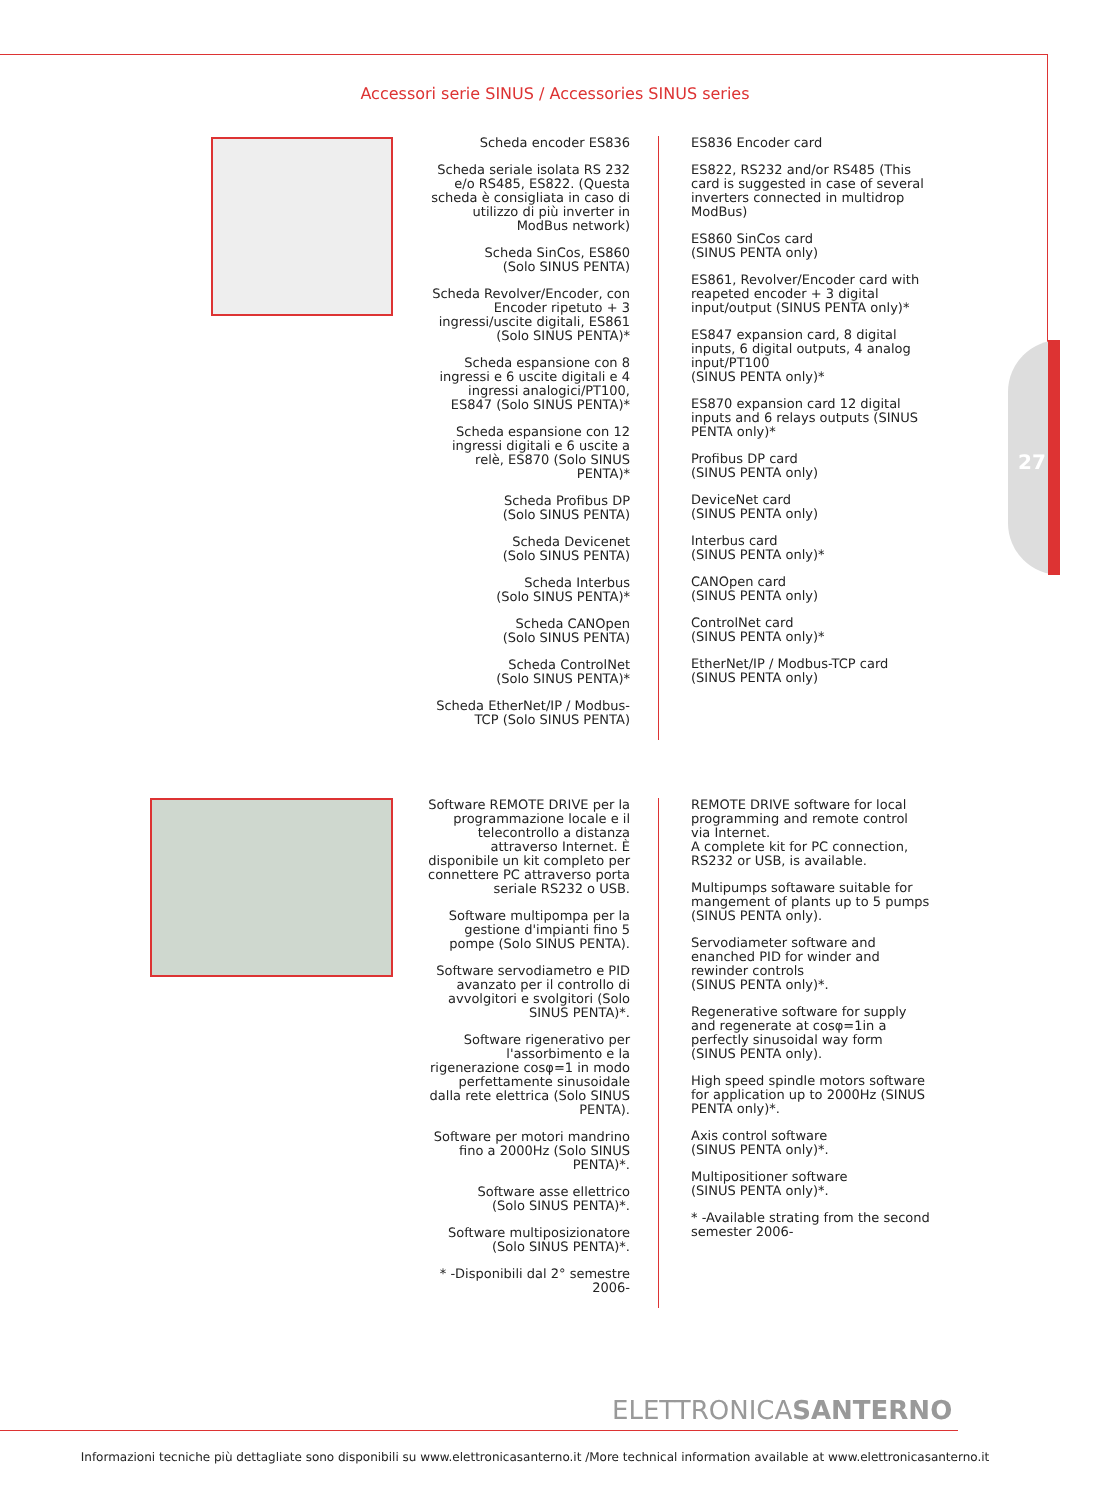Accessori serie SINUS / Accessories SINUS series
27
Scheda encoder ES836
Scheda seriale isolata RS 232 e/o RS485, ES822. (Questa scheda è consigliata in caso di utilizzo di più inverter in ModBus network)
Scheda SinCos, ES860
(Solo SINUS PENTA)
Scheda Revolver/Encoder, con Encoder ripetuto + 3 ingressi/uscite digitali, ES861 (Solo SINUS PENTA)*
Scheda espansione con 8 ingressi e 6 uscite digitali e 4 ingressi analogici/PT100, ES847 (Solo SINUS PENTA)*
Scheda espansione con 12 ingressi digitali e 6 uscite a relè, ES870 (Solo SINUS PENTA)*
Scheda Profibus DP
(Solo SINUS PENTA)
Scheda Devicenet
(Solo SINUS PENTA)
Scheda Interbus
(Solo SINUS PENTA)*
Scheda CANOpen
(Solo SINUS PENTA)
Scheda ControlNet
(Solo SINUS PENTA)*
Scheda EtherNet/IP / Modbus-TCP (Solo SINUS PENTA)
ES836 Encoder card
ES822, RS232 and/or RS485 (This card is suggested in case of several inverters connected in multidrop ModBus)
ES860 SinCos card
(SINUS PENTA only)
ES861, Revolver/Encoder card with reapeted encoder + 3 digital input/output (SINUS PENTA only)*
ES847 expansion card, 8 digital inputs, 6 digital outputs, 4 analog input/PT100
(SINUS PENTA only)*
ES870 expansion card 12 digital inputs and 6 relays outputs (SINUS PENTA only)*
Profibus DP card
(SINUS PENTA only)
DeviceNet card
(SINUS PENTA only)
Interbus card
(SINUS PENTA only)*
CANOpen card
(SINUS PENTA only)
ControlNet card
(SINUS PENTA only)*
EtherNet/IP / Modbus-TCP card
(SINUS PENTA only)
Software REMOTE DRIVE per la programmazione locale e il telecontrollo a distanza attraverso Internet. È disponibile un kit completo per connettere PC attraverso porta seriale RS232 o USB.
Software multipompa per la gestione d'impianti fino 5 pompe (Solo SINUS PENTA).
Software servodiametro e PID avanzato per il controllo di avvolgitori e svolgitori (Solo SINUS PENTA)*.
Software rigenerativo per l'assorbimento e la rigenerazione cosφ=1 in modo perfettamente sinusoidale dalla rete elettrica (Solo SINUS PENTA).
Software per motori mandrino fino a 2000Hz (Solo SINUS PENTA)*.
Software asse ellettrico
(Solo SINUS PENTA)*.
Software multiposizionatore
(Solo SINUS PENTA)*.
* -Disponibili dal 2° semestre 2006-
REMOTE DRIVE software for local programming and remote control via Internet.
A complete kit for PC connection, RS232 or USB, is available.
Multipumps softaware suitable for mangement of plants up to 5 pumps (SINUS PENTA only).
Servodiameter software and enanched PID for winder and rewinder controls
(SINUS PENTA only)*.
Regenerative software for supply and regenerate at cosφ=1in a perfectly sinusoidal way form (SINUS PENTA only).
High speed spindle motors software for application up to 2000Hz (SINUS PENTA only)*.
Axis control software
(SINUS PENTA only)*.
Multipositioner software
(SINUS PENTA only)*.
* -Available strating from the second semester 2006-
ELETTRONICASANTERNO
Informazioni tecniche più dettagliate sono disponibili su www.elettronicasanterno.it /More technical information available at www.elettronicasanterno.it